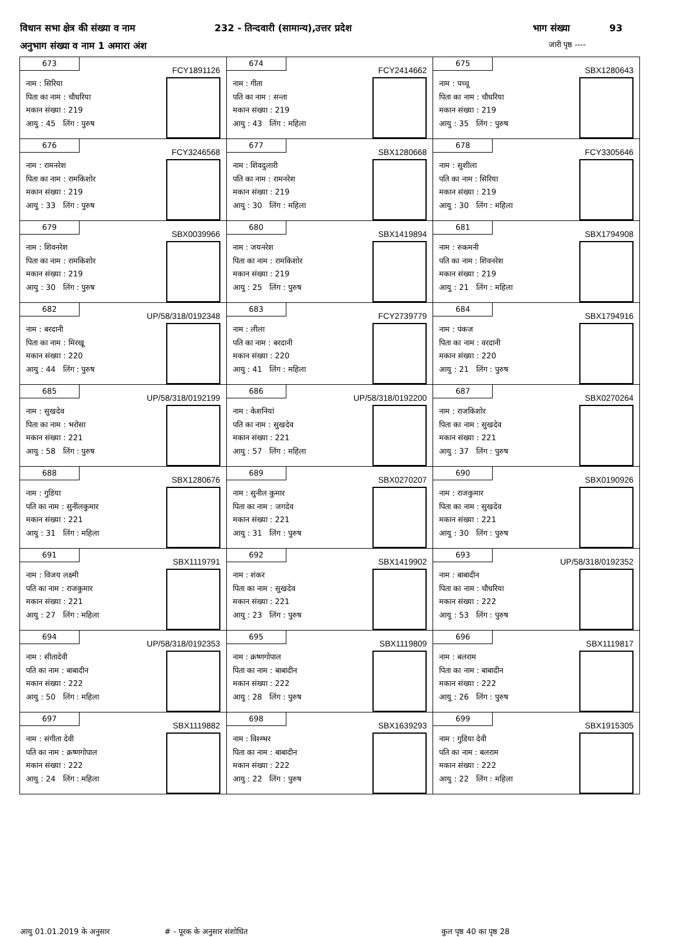विधान सभा क्षेत्र की संख्या व नाम 232 - तिन्दवारी (सामान्य),उत्तर प्रदेश भाग संख्या 93
अनुभाग संख्या व नाम 1 अमारा अंश जारी पृष्ठ ----
| 673 FCY1891126 नाम : सिरिया पिता का नाम : चौधरिया मकान संख्या : 219 आयु : 45 लिंग : पुरुष | 674 FCY2414662 नाम : गीता पति का नाम : सन्ता मकान संख्या : 219 आयु : 43 लिंग : महिला | 675 SBX1280643 नाम : पच्चू पिता का नाम : चौधरिया मकान संख्या : 219 आयु : 35 लिंग : पुरुष |
| 676 FCY3246568 नाम : रामनरेश पिता का नाम : रामकिशोर मकान संख्या : 219 आयु : 33 लिंग : पुरुष | 677 SBX1280668 नाम : शिवदुलारी पति का नाम : रामनरेश मकान संख्या : 219 आयु : 30 लिंग : महिला | 678 FCY3305646 नाम : सुशीला पति का नाम : सिरिया मकान संख्या : 219 आयु : 30 लिंग : महिला |
| 679 SBX0039966 नाम : शिवनरेश पिता का नाम : रामकिशोर मकान संख्या : 219 आयु : 30 लिंग : पुरुष | 680 SBX1419894 नाम : जयनरेश पिता का नाम : रामकिशोर मकान संख्या : 219 आयु : 25 लिंग : पुरुष | 681 SBX1794908 नाम : रुकमनी पति का नाम : शिवनरेश मकान संख्या : 219 आयु : 21 लिंग : महिला |
| 682 UP/58/318/0192348 नाम : बरदानी पिता का नाम : मिरखू मकान संख्या : 220 आयु : 44 लिंग : पुरुष | 683 FCY2739779 नाम : लीला पति का नाम : बरदानी मकान संख्या : 220 आयु : 41 लिंग : महिला | 684 SBX1794916 नाम : पंकज पिता का नाम : वरदानी मकान संख्या : 220 आयु : 21 लिंग : पुरुष |
| 685 UP/58/318/0192199 नाम : सुखदेव पिता का नाम : भरोसा मकान संख्या : 221 आयु : 58 लिंग : पुरुष | 686 UP/58/318/0192200 नाम : केशनियां पति का नाम : सुखदेव मकान संख्या : 221 आयु : 57 लिंग : महिला | 687 SBX0270264 नाम : राजकिशोर पिता का नाम : सुखदेव मकान संख्या : 221 आयु : 37 लिंग : पुरुष |
| 688 SBX1280676 नाम : गुडिया पति का नाम : सुनीलकुमार मकान संख्या : 221 आयु : 31 लिंग : महिला | 689 SBX0270207 नाम : सुनील कुमार पिता का नाम : जगदेव मकान संख्या : 221 आयु : 31 लिंग : पुरुष | 690 SBX0190926 नाम : राजकुमार पिता का नाम : सुखदेव मकान संख्या : 221 आयु : 30 लिंग : पुरुष |
| 691 SBX1119791 नाम : विजय लक्ष्मी पति का नाम : राजकुमार मकान संख्या : 221 आयु : 27 लिंग : महिला | 692 SBX1419902 नाम : शंकर पिता का नाम : सुखदेव मकान संख्या : 221 आयु : 23 लिंग : पुरुष | 693 UP/58/318/0192352 नाम : बाबादीन पिता का नाम : चौधरिया मकान संख्या : 222 आयु : 53 लिंग : पुरुष |
| 694 UP/58/318/0192353 नाम : सीतादेवी पति का नाम : बाबादीन मकान संख्या : 222 आयु : 50 लिंग : महिला | 695 SBX1119809 नाम : क्रष्णगोपाल पिता का नाम : बाबादीन मकान संख्या : 222 आयु : 28 लिंग : पुरुष | 696 SBX1119817 नाम : बलराम पिता का नाम : बाबादीन मकान संख्या : 222 आयु : 26 लिंग : पुरुष |
| 697 SBX1119882 नाम : संगीता देवी पति का नाम : क्रष्णगोपाल मकान संख्या : 222 आयु : 24 लिंग : महिला | 698 SBX1639293 नाम : विश्म्भर पिता का नाम : बाबादीन मकान संख्या : 222 आयु : 22 लिंग : पुरुष | 699 SBX1915305 नाम : गुडिया देवी पति का नाम : बलराम मकान संख्या : 222 आयु : 22 लिंग : महिला |
आयु 01.01.2019 के अनुसार # - पूरक के अनुसार संशोधित कुल पृष्ठ 40 का पृष्ठ 28